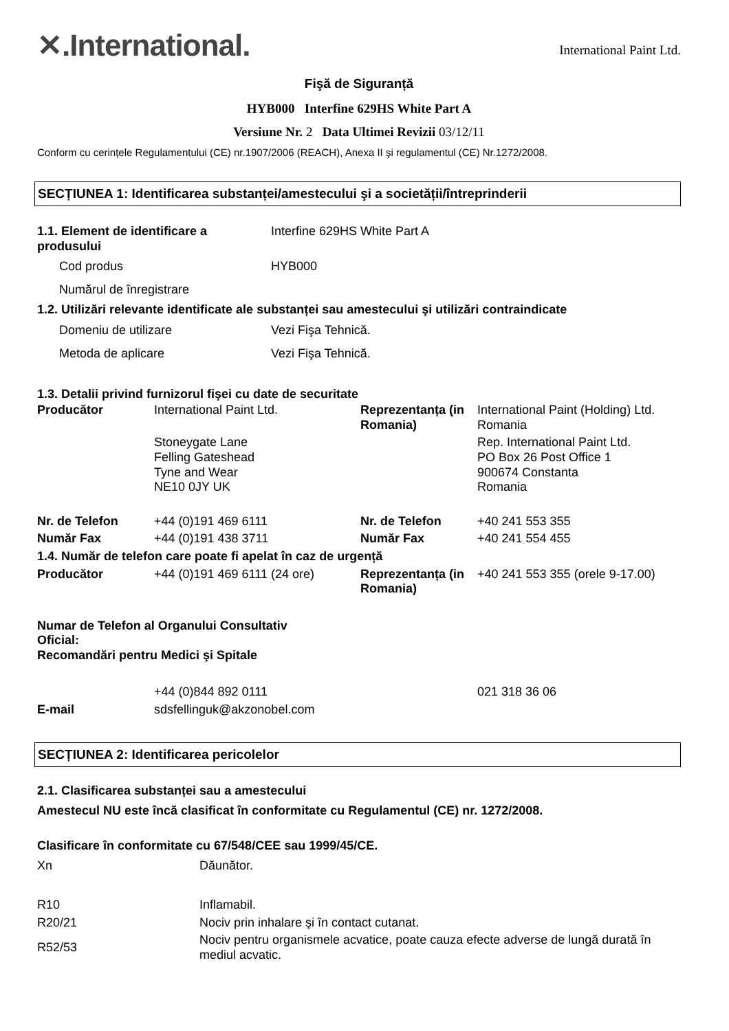✕.International.
International Paint Ltd.
Fişă de Siguranță
HYB000 Interfine 629HS White Part A
Versiune Nr. 2 Data Ultimei Revizii 03/12/11
Conform cu cerințele Regulamentului (CE) nr.1907/2006 (REACH), Anexa II şi regulamentul (CE) Nr.1272/2008.
SECȚIUNEA 1: Identificarea substanței/amestecului şi a societății/întreprinderii
| 1.1. Element de identificare a produsului | Interfine 629HS White Part A |
| Cod produs | HYB000 |
| Numărul de înregistrare | |
| 1.2. Utilizări relevante identificate ale substanței sau amestecului şi utilizări contraindicate | |
| Domeniu de utilizare | Vezi Fişa Tehnică. |
| Metoda de aplicare | Vezi Fişa Tehnică. |
1.3. Detalii privind furnizorul fişei cu date de securitate
| Producător | International Paint Ltd. | Reprezentanța (in Romania) | International Paint (Holding) Ltd. Romania |
| | Stoneygate Lane Felling Gateshead Tyne and Wear NE10 0JY UK | | Rep. International Paint Ltd. PO Box 26 Post Office 1 900674 Constanta Romania |
| Nr. de Telefon | +44 (0)191 469 6111 | Nr. de Telefon | +40 241 553 355 |
| Număr Fax | +44 (0)191 438 3711 | Număr Fax | +40 241 554 455 |
| 1.4. Număr de telefon care poate fi apelat în caz de urgență | | | |
| Producător | +44 (0)191 469 6111 (24 ore) | Reprezentanța (in Romania) | +40 241 553 355 (orele 9-17.00) |
| Numar de Telefon al Organului Consultativ Oficial: Recomandări pentru Medici şi Spitale | | | |
| | +44 (0)844 892 0111 | | 021 318 36 06 |
| E-mail | sdsfellinguk@akzonobel.com | | |
SECȚIUNEA 2: Identificarea pericolelor
2.1. Clasificarea substanței sau a amestecului
Amestecul NU este încă clasificat în conformitate cu Regulamentul (CE) nr. 1272/2008.
Clasificare în conformitate cu 67/548/CEE sau 1999/45/CE.
| Xn | Dăunător. |
| R10 | Inflamabil. |
| R20/21 | Nociv prin inhalare şi în contact cutanat. |
| R52/53 | Nociv pentru organismele acvatice, poate cauza efecte adverse de lungă durată în mediul acvatic. |